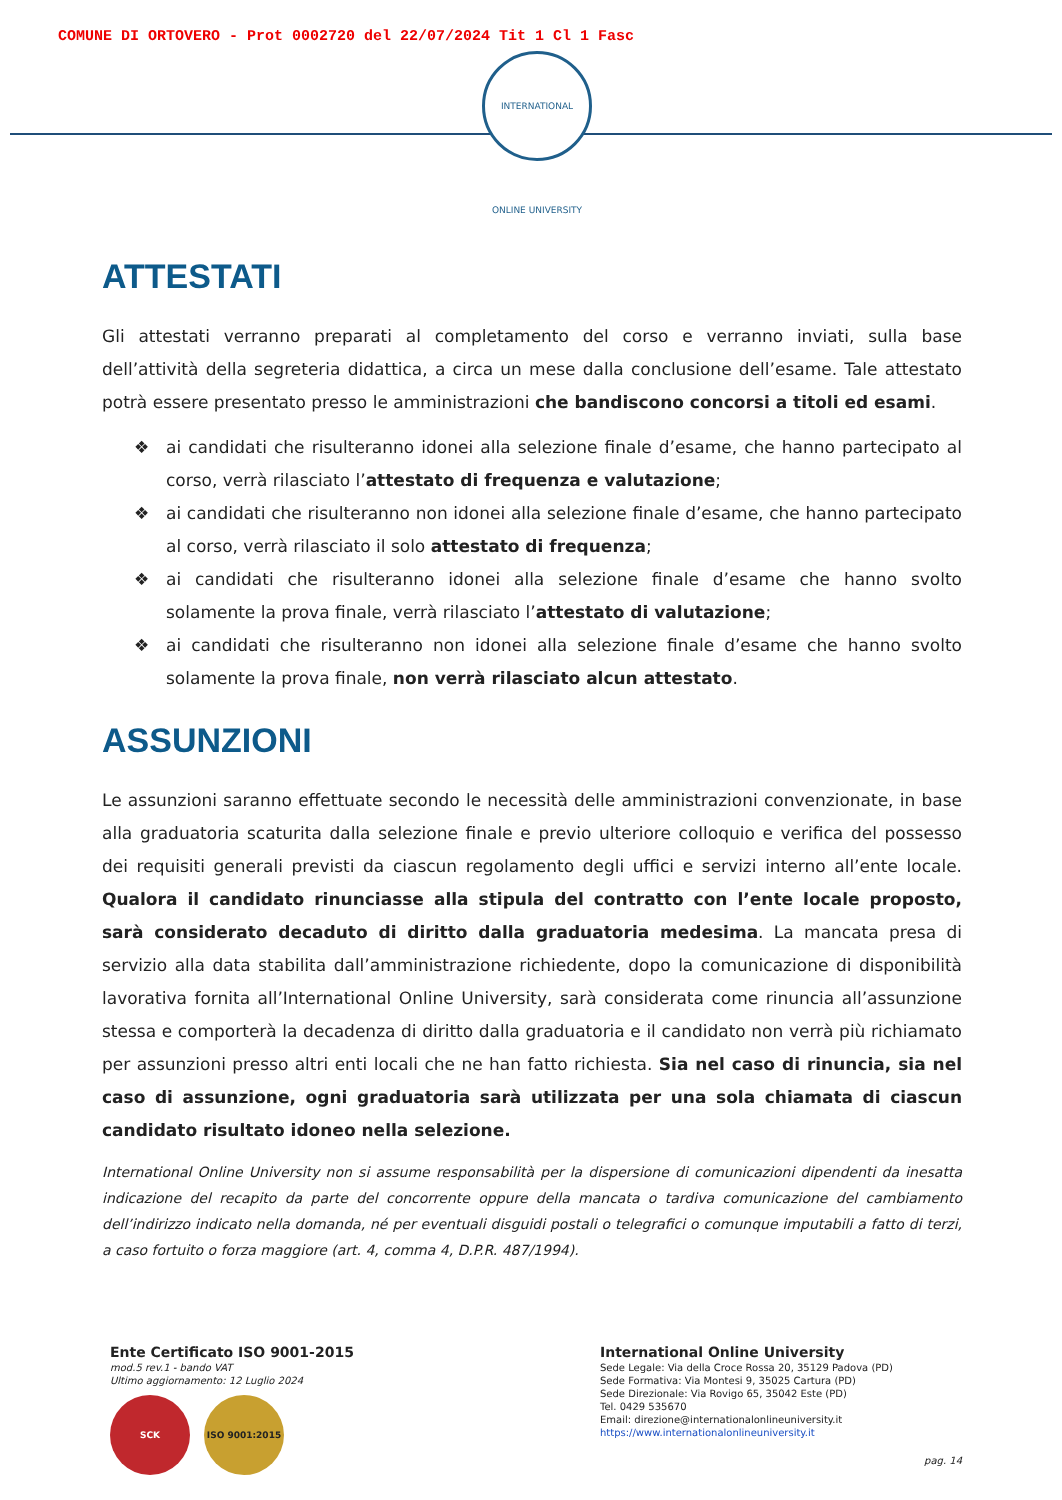COMUNE DI ORTOVERO - Prot 0002720 del 22/07/2024 Tit 1 Cl 1 Fasc
INTERNATIONAL ONLINE UNIVERSITY
ATTESTATI
Gli attestati verranno preparati al completamento del corso e verranno inviati, sulla base dell’attività della segreteria didattica, a circa un mese dalla conclusione dell’esame. Tale attestato potrà essere presentato presso le amministrazioni che bandiscono concorsi a titoli ed esami.
❖ ai candidati che risulteranno idonei alla selezione finale d’esame, che hanno partecipato al corso, verrà rilasciato l’attestato di frequenza e valutazione;
❖ ai candidati che risulteranno non idonei alla selezione finale d’esame, che hanno partecipato al corso, verrà rilasciato il solo attestato di frequenza;
❖ ai candidati che risulteranno idonei alla selezione finale d’esame che hanno svolto solamente la prova finale, verrà rilasciato l’attestato di valutazione;
❖ ai candidati che risulteranno non idonei alla selezione finale d’esame che hanno svolto solamente la prova finale, non verrà rilasciato alcun attestato.
ASSUNZIONI
Le assunzioni saranno effettuate secondo le necessità delle amministrazioni convenzionate, in base alla graduatoria scaturita dalla selezione finale e previo ulteriore colloquio e verifica del possesso dei requisiti generali previsti da ciascun regolamento degli uffici e servizi interno all’ente locale. Qualora il candidato rinunciasse alla stipula del contratto con l’ente locale proposto, sarà considerato decaduto di diritto dalla graduatoria medesima. La mancata presa di servizio alla data stabilita dall’amministrazione richiedente, dopo la comunicazione di disponibilità lavorativa fornita all’International Online University, sarà considerata come rinuncia all’assunzione stessa e comporterà la decadenza di diritto dalla graduatoria e il candidato non verrà più richiamato per assunzioni presso altri enti locali che ne han fatto richiesta. Sia nel caso di rinuncia, sia nel caso di assunzione, ogni graduatoria sarà utilizzata per una sola chiamata di ciascun candidato risultato idoneo nella selezione.
International Online University non si assume responsabilità per la dispersione di comunicazioni dipendenti da inesatta indicazione del recapito da parte del concorrente oppure della mancata o tardiva comunicazione del cambiamento dell’indirizzo indicato nella domanda, né per eventuali disguidi postali o telegrafici o comunque imputabili a fatto di terzi, a caso fortuito o forza maggiore (art. 4, comma 4, D.P.R. 487/1994).
Ente Certificato ISO 9001-2015
mod.5 rev.1 - bando VAT
Ultimo aggiornamento: 12 Luglio 2024
SCK ISO 9001:2015
International Online University
Sede Legale: Via della Croce Rossa 20, 35129 Padova (PD)
Sede Formativa: Via Montesi 9, 35025 Cartura (PD)
Sede Direzionale: Via Rovigo 65, 35042 Este (PD)
Tel. 0429 535670
Email: direzione@internationalonlineuniversity.it
https://www.internationalonlineuniversity.it
pag. 14